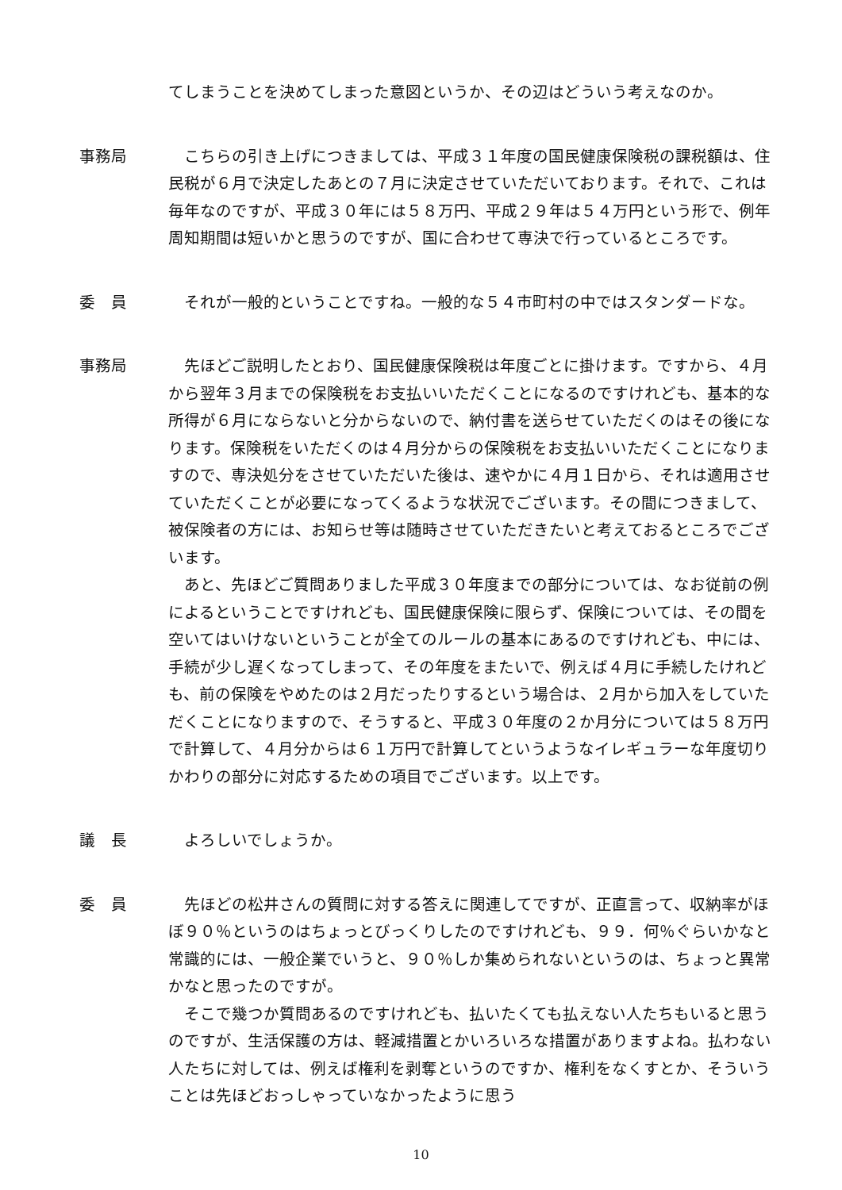てしまうことを決めてしまった意図というか、その辺はどういう考えなのか。
事務局 こちらの引き上げにつきましては、平成３１年度の国民健康保険税の課税額は、住民税が６月で決定したあとの７月に決定させていただいております。それで、これは毎年なのですが、平成３０年には５８万円、平成２９年は５４万円という形で、例年周知期間は短いかと思うのですが、国に合わせて専決で行っているところです。
委　員 それが一般的ということですね。一般的な５４市町村の中ではスタンダードな。
事務局 先ほどご説明したとおり、国民健康保険税は年度ごとに掛けます。ですから、４月から翌年３月までの保険税をお支払いいただくことになるのですけれども、基本的な所得が６月にならないと分からないので、納付書を送らせていただくのはその後になります。保険税をいただくのは４月分からの保険税をお支払いいただくことになりますので、専決処分をさせていただいた後は、速やかに４月１日から、それは適用させていただくことが必要になってくるような状況でございます。その間につきまして、被保険者の方には、お知らせ等は随時させていただきたいと考えておるところでございます。
あと、先ほどご質問ありました平成３０年度までの部分については、なお従前の例によるということですけれども、国民健康保険に限らず、保険については、その間を空いてはいけないということが全てのルールの基本にあるのですけれども、中には、手続が少し遅くなってしまって、その年度をまたいで、例えば４月に手続したけれども、前の保険をやめたのは２月だったりするという場合は、２月から加入をしていただくことになりますので、そうすると、平成３０年度の２か月分については５８万円で計算して、４月分からは６１万円で計算してというようなイレギュラーな年度切りかわりの部分に対応するための項目でございます。以上です。
議　長 よろしいでしょうか。
委　員 先ほどの松井さんの質問に対する答えに関連してですが、正直言って、収納率がほぼ９０％というのはちょっとびっくりしたのですけれども、９９．何％ぐらいかなと常識的には、一般企業でいうと、９０％しか集められないというのは、ちょっと異常かなと思ったのですが。
そこで幾つか質問あるのですけれども、払いたくても払えない人たちもいると思うのですが、生活保護の方は、軽減措置とかいろいろな措置がありますよね。払わない人たちに対しては、例えば権利を剥奪というのですか、権利をなくすとか、そういうことは先ほどおっしゃっていなかったように思う
10